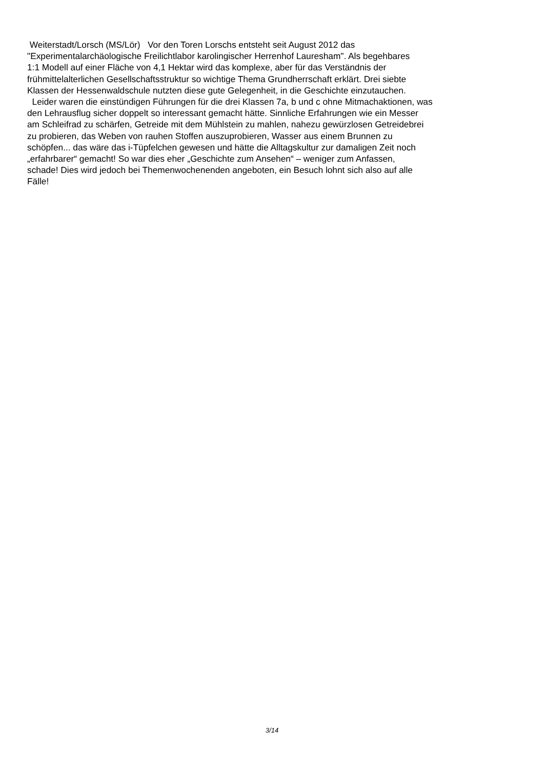Weiterstadt/Lorsch (MS/Lör) Vor den Toren Lorschs entsteht seit August 2012 das
"Experimentalarchäologische Freilichtlabor karolingischer Herrenhof Lauresham". Als begehbares
1:1 Modell auf einer Fläche von 4,1 Hektar wird das komplexe, aber für das Verständnis der
frühmittelalterlichen Gesellschaftsstruktur so wichtige Thema Grundherrschaft erklärt. Drei siebte
Klassen der Hessenwaldschule nutzten diese gute Gelegenheit, in die Geschichte einzutauchen.
Leider waren die einstündigen Führungen für die drei Klassen 7a, b und c ohne Mitmachaktionen, was
den Lehrausflug sicher doppelt so interessant gemacht hätte. Sinnliche Erfahrungen wie ein Messer
am Schleifrad zu schärfen, Getreide mit dem Mühlstein zu mahlen, nahezu gewürzlosen Getreidebrei
zu probieren, das Weben von rauhen Stoffen auszuprobieren, Wasser aus einem Brunnen zu
schöpfen... das wäre das i-Tüpfelchen gewesen und hätte die Alltagskultur zur damaligen Zeit noch
„erfahrbarer“ gemacht! So war dies eher „Geschichte zum Ansehen“ – weniger zum Anfassen,
schade! Dies wird jedoch bei Themenwochenenden angeboten, ein Besuch lohnt sich also auf alle
Fälle!
3/14